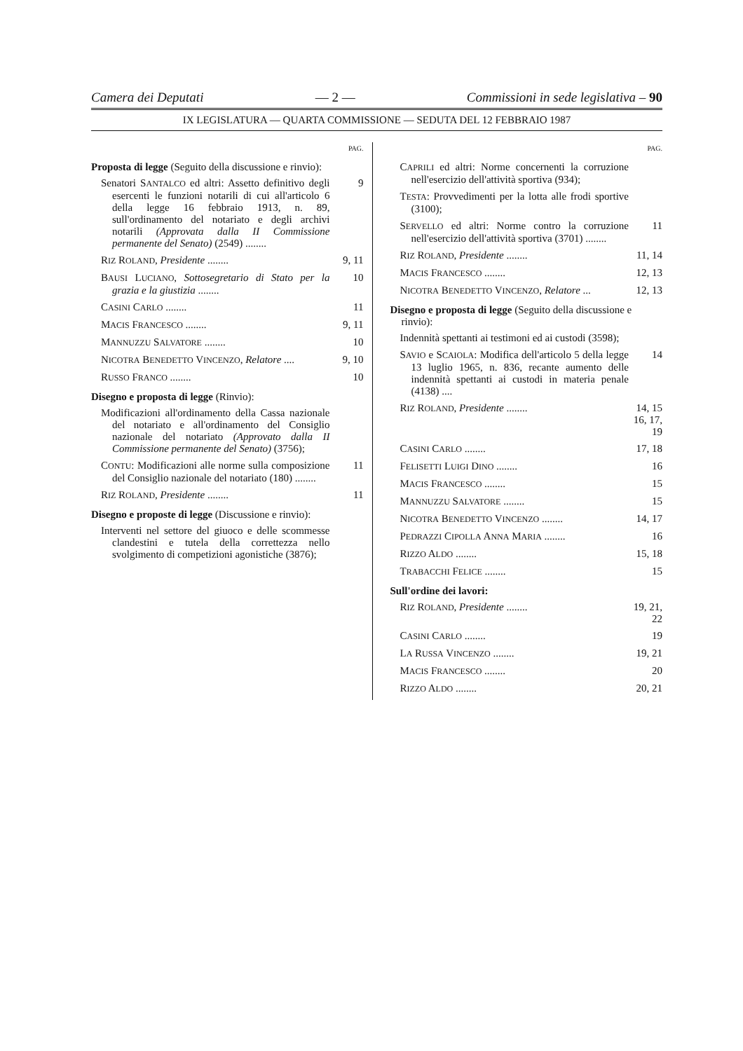Camera dei Deputati — 2 — Commissioni in sede legislativa – 90
IX LEGISLATURA — QUARTA COMMISSIONE — SEDUTA DEL 12 FEBBRAIO 1987
PAG.
Proposta di legge (Seguito della discussione e rinvio):
Senatori SANTALCO ed altri: Assetto definitivo degli esercenti le funzioni notarili di cui all'articolo 6 della legge 16 febbraio 1913, n. 89, sull'ordinamento del notariato e degli archivi notarili (Approvata dalla II Commissione permanente del Senato) (2549) ........ 9
RIZ ROLAND, Presidente ........ 9, 11
BAUSI LUCIANO, Sottosegretario di Stato per la grazia e la giustizia ........ 10
CASINI CARLO ........ 11
MACIS FRANCESCO ........ 9, 11
MANNUZZU SALVATORE ........ 10
NICOTRA BENEDETTO VINCENZO, Relatore .... 9, 10
RUSSO FRANCO ........ 10
Disegno e proposta di legge (Rinvio):
Modificazioni all'ordinamento della Cassa nazionale del notariato e all'ordinamento del Consiglio nazionale del notariato (Approvato dalla II Commissione permanente del Senato) (3756);
CONTU: Modificazioni alle norme sulla composizione del Consiglio nazionale del notariato (180) ........ 11
RIZ ROLAND, Presidente ........ 11
Disegno e proposte di legge (Discussione e rinvio):
Interventi nel settore del giuoco e delle scommesse clandestini e tutela della correttezza nello svolgimento di competizioni agonistiche (3876);
PAG.
CAPRILI ed altri: Norme concernenti la corruzione nell'esercizio dell'attività sportiva (934);
TESTA: Provvedimenti per la lotta alle frodi sportive (3100);
SERVELLO ed altri: Norme contro la corruzione nell'esercizio dell'attività sportiva (3701) ........ 11
RIZ ROLAND, Presidente ........ 11, 14
MACIS FRANCESCO ........ 12, 13
NICOTRA BENEDETTO VINCENZO, Relatore ... 12, 13
Disegno e proposta di legge (Seguito della discussione e rinvio):
Indennità spettanti ai testimoni ed ai custodi (3598);
SAVIO e SCAIOLA: Modifica dell'articolo 5 della legge 13 luglio 1965, n. 836, recante aumento delle indennità spettanti ai custodi in materia penale (4138) .... 14
RIZ ROLAND, Presidente ........ 14, 15 16, 17, 19
CASINI CARLO ........ 17, 18
FELISETTI LUIGI DINO ........ 16
MACIS FRANCESCO ........ 15
MANNUZZU SALVATORE ........ 15
NICOTRA BENEDETTO VINCENZO ........ 14, 17
PEDRAZZI CIPOLLA ANNA MARIA ........ 16
RIZZO ALDO ........ 15, 18
TRABACCHI FELICE ........ 15
Sull'ordine dei lavori:
RIZ ROLAND, Presidente ........ 19, 21, 22
CASINI CARLO ........ 19
LA RUSSA VINCENZO ........ 19, 21
MACIS FRANCESCO ........ 20
RIZZO ALDO ........ 20, 21